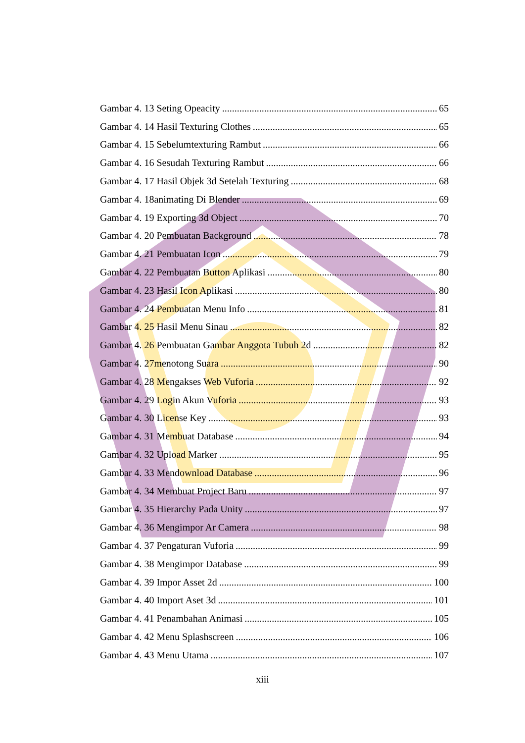Gambar 4. 13 Seting Opeacity 65
Gambar 4. 14 Hasil Texturing Clothes 65
Gambar 4. 15 Sebelumtexturing Rambut 66
Gambar 4. 16 Sesudah Texturing Rambut 66
Gambar 4. 17 Hasil Objek 3d Setelah Texturing 68
Gambar 4. 18animating Di Blender 69
Gambar 4. 19 Exporting 3d Object 70
Gambar 4. 20 Pembuatan Background 78
Gambar 4. 21 Pembuatan Icon 79
Gambar 4. 22 Pembuatan Button Aplikasi 80
Gambar 4. 23 Hasil Icon Aplikasi 80
Gambar 4. 24 Pembuatan Menu Info 81
Gambar 4. 25 Hasil Menu Sinau 82
Gambar 4. 26 Pembuatan Gambar Anggota Tubuh 2d 82
Gambar 4. 27menotong Suara 90
Gambar 4. 28 Mengakses Web Vuforia 92
Gambar 4. 29 Login Akun Vuforia 93
Gambar 4. 30 License Key 93
Gambar 4. 31 Membuat Database 94
Gambar 4. 32 Upload Marker 95
Gambar 4. 33 Mendownload Database 96
Gambar 4. 34 Membuat Project Baru 97
Gambar 4. 35 Hierarchy Pada Unity 97
Gambar 4. 36 Mengimpor Ar Camera 98
Gambar 4. 37 Pengaturan Vuforia 99
Gambar 4. 38 Mengimpor Database 99
Gambar 4. 39 Impor Asset 2d 100
Gambar 4. 40 Import Aset 3d 101
Gambar 4. 41 Penambahan Animasi 105
Gambar 4. 42 Menu Splashscreen 106
Gambar 4. 43 Menu Utama 107
xiii